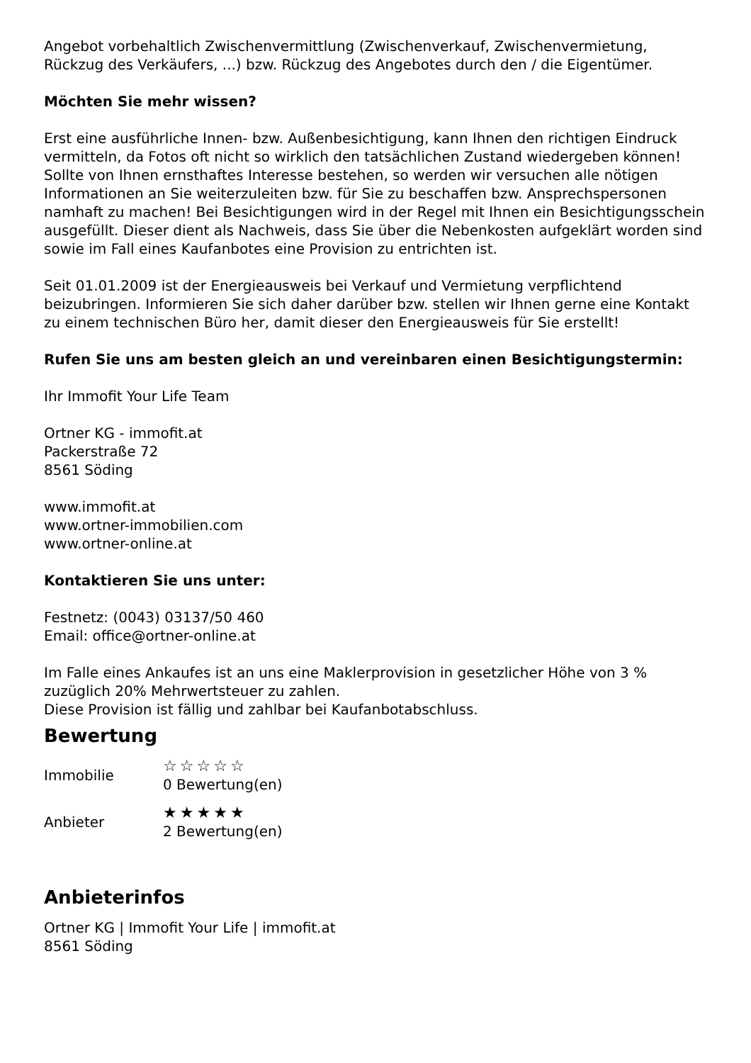Angebot vorbehaltlich Zwischenvermittlung (Zwischenverkauf, Zwischenvermietung, Rückzug des Verkäufers, ...) bzw. Rückzug des Angebotes durch den / die Eigentümer.
Möchten Sie mehr wissen?
Erst eine ausführliche Innen- bzw. Außenbesichtigung, kann Ihnen den richtigen Eindruck vermitteln, da Fotos oft nicht so wirklich den tatsächlichen Zustand wiedergeben können! Sollte von Ihnen ernsthaftes Interesse bestehen, so werden wir versuchen alle nötigen Informationen an Sie weiterzuleiten bzw. für Sie zu beschaffen bzw. Ansprechspersonen namhaft zu machen! Bei Besichtigungen wird in der Regel mit Ihnen ein Besichtigungsschein ausgefüllt. Dieser dient als Nachweis, dass Sie über die Nebenkosten aufgeklärt worden sind sowie im Fall eines Kaufanbotes eine Provision zu entrichten ist.
Seit 01.01.2009 ist der Energieausweis bei Verkauf und Vermietung verpflichtend beizubringen. Informieren Sie sich daher darüber bzw. stellen wir Ihnen gerne eine Kontakt zu einem technischen Büro her, damit dieser den Energieausweis für Sie erstellt!
Rufen Sie uns am besten gleich an und vereinbaren einen Besichtigungstermin:
Ihr Immofit Your Life Team
Ortner KG - immofit.at
Packerstraße 72
8561 Söding
www.immofit.at
www.ortner-immobilien.com
www.ortner-online.at
Kontaktieren Sie uns unter:
Festnetz: (0043) 03137/50 460
Email: office@ortner-online.at
Im Falle eines Ankaufes ist an uns eine Maklerprovision in gesetzlicher Höhe von 3 % zuzüglich 20% Mehrwertsteuer zu zahlen.
Diese Provision ist fällig und zahlbar bei Kaufanbotabschluss.
Bewertung
Immobilie
☆☆☆☆☆
0 Bewertung(en)
Anbieter
★★★★★
2 Bewertung(en)
Anbieterinfos
Ortner KG | Immofit Your Life | immofit.at
8561 Söding